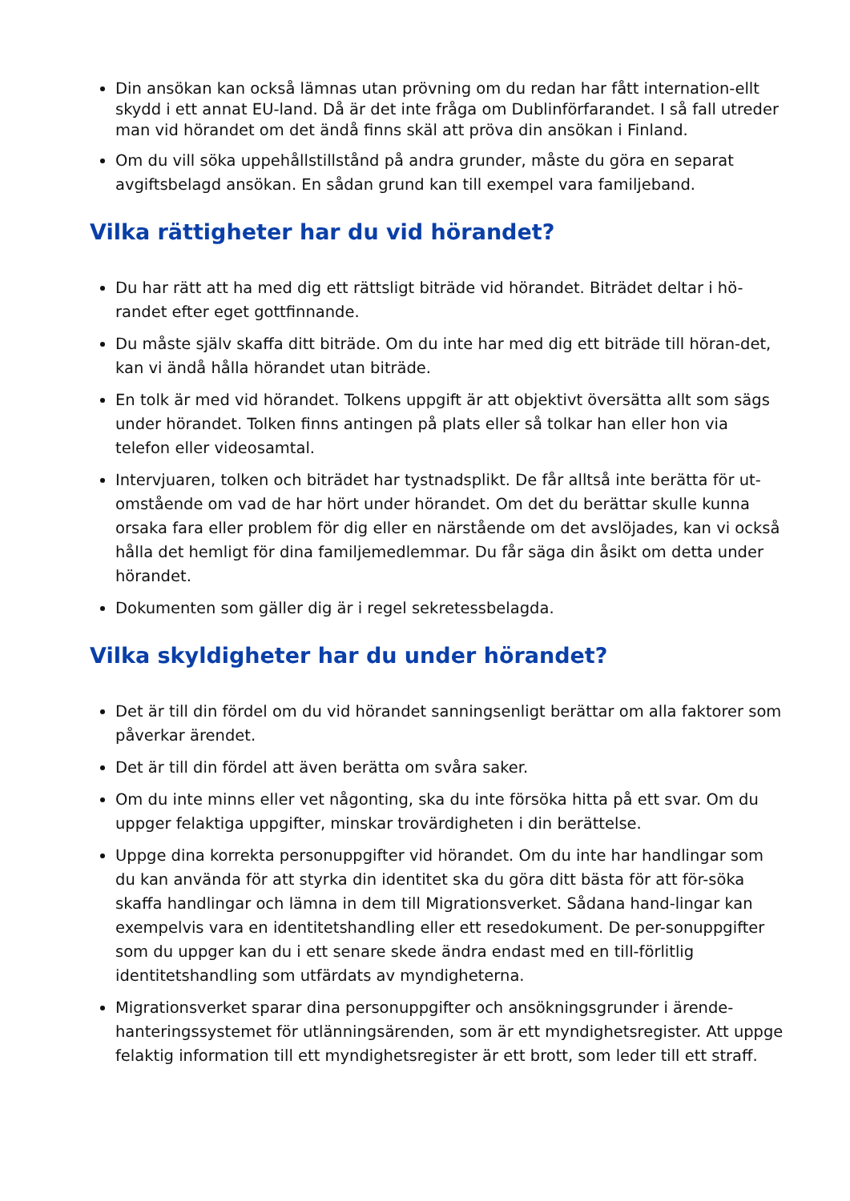Din ansökan kan också lämnas utan prövning om du redan har fått internation-ellt skydd i ett annat EU-land. Då är det inte fråga om Dublinförfarandet. I så fall utreder man vid hörandet om det ändå finns skäl att pröva din ansökan i Finland.
Om du vill söka uppehållstillstånd på andra grunder, måste du göra en separat avgiftsbelagd ansökan. En sådan grund kan till exempel vara familjeband.
Vilka rättigheter har du vid hörandet?
Du har rätt att ha med dig ett rättsligt biträde vid hörandet. Biträdet deltar i hö-randet efter eget gottfinnande.
Du måste själv skaffa ditt biträde. Om du inte har med dig ett biträde till höran-det, kan vi ändå hålla hörandet utan biträde.
En tolk är med vid hörandet. Tolkens uppgift är att objektivt översätta allt som sägs under hörandet. Tolken finns antingen på plats eller så tolkar han eller hon via telefon eller videosamtal.
Intervjuaren, tolken och biträdet har tystnadsplikt. De får alltså inte berätta för ut-omstående om vad de har hört under hörandet. Om det du berättar skulle kunna orsaka fara eller problem för dig eller en närstående om det avslöjades, kan vi också hålla det hemligt för dina familjemedlemmar. Du får säga din åsikt om detta under hörandet.
Dokumenten som gäller dig är i regel sekretessbelagda.
Vilka skyldigheter har du under hörandet?
Det är till din fördel om du vid hörandet sanningsenligt berättar om alla faktorer som påverkar ärendet.
Det är till din fördel att även berätta om svåra saker.
Om du inte minns eller vet någonting, ska du inte försöka hitta på ett svar. Om du uppger felaktiga uppgifter, minskar trovärdigheten i din berättelse.
Uppge dina korrekta personuppgifter vid hörandet. Om du inte har handlingar som du kan använda för att styrka din identitet ska du göra ditt bästa för att för-söka skaffa handlingar och lämna in dem till Migrationsverket. Sådana hand-lingar kan exempelvis vara en identitetshandling eller ett resedokument. De per-sonuppgifter som du uppger kan du i ett senare skede ändra endast med en till-förlitlig identitetshandling som utfärdats av myndigheterna.
Migrationsverket sparar dina personuppgifter och ansökningsgrunder i ärende-hanteringssystemet för utlänningsärenden, som är ett myndighetsregister. Att uppge felaktig information till ett myndighetsregister är ett brott, som leder till ett straff.